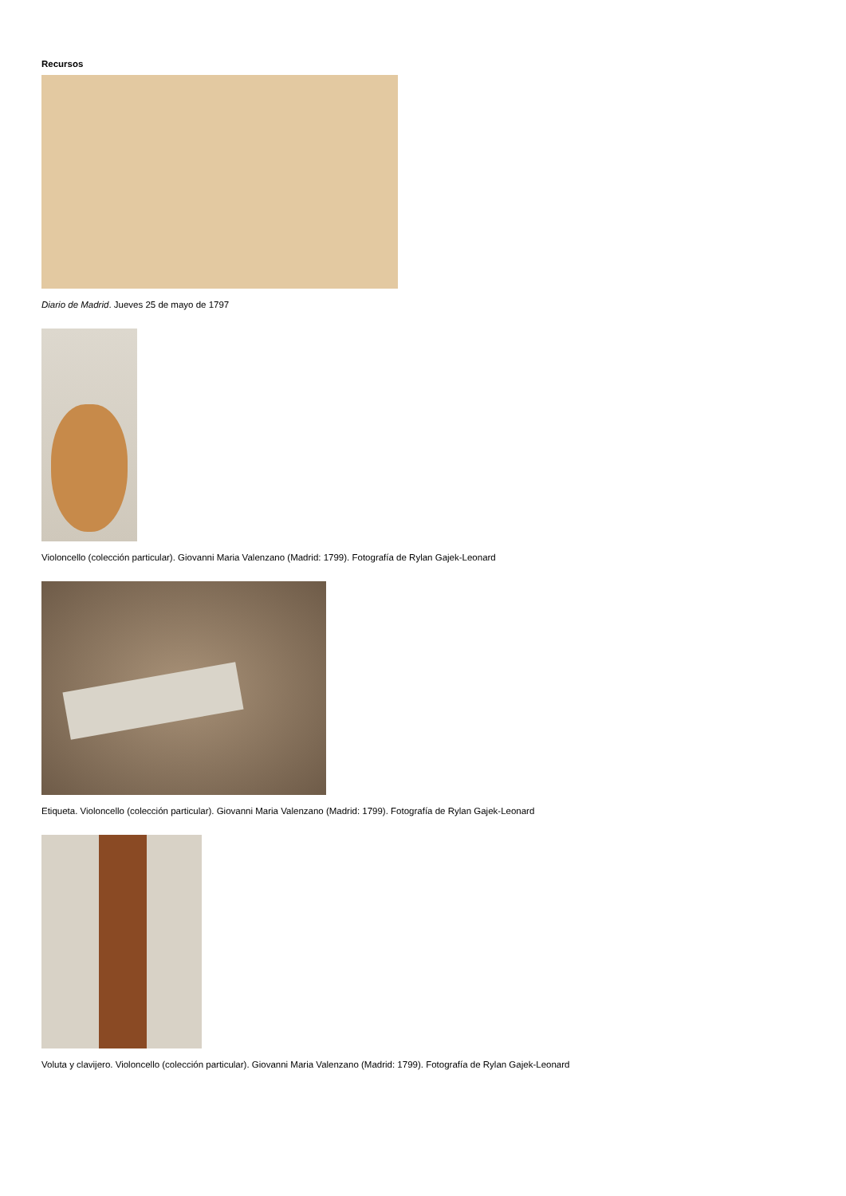Recursos
Diario de Madrid. Jueves 25 de mayo de 1797
Violoncello (colección particular). Giovanni Maria Valenzano (Madrid: 1799). Fotografía de Rylan Gajek-Leonard
Etiqueta. Violoncello (colección particular). Giovanni Maria Valenzano (Madrid: 1799). Fotografía de Rylan Gajek-Leonard
Voluta y clavijero. Violoncello (colección particular). Giovanni Maria Valenzano (Madrid: 1799). Fotografía de Rylan Gajek-Leonard